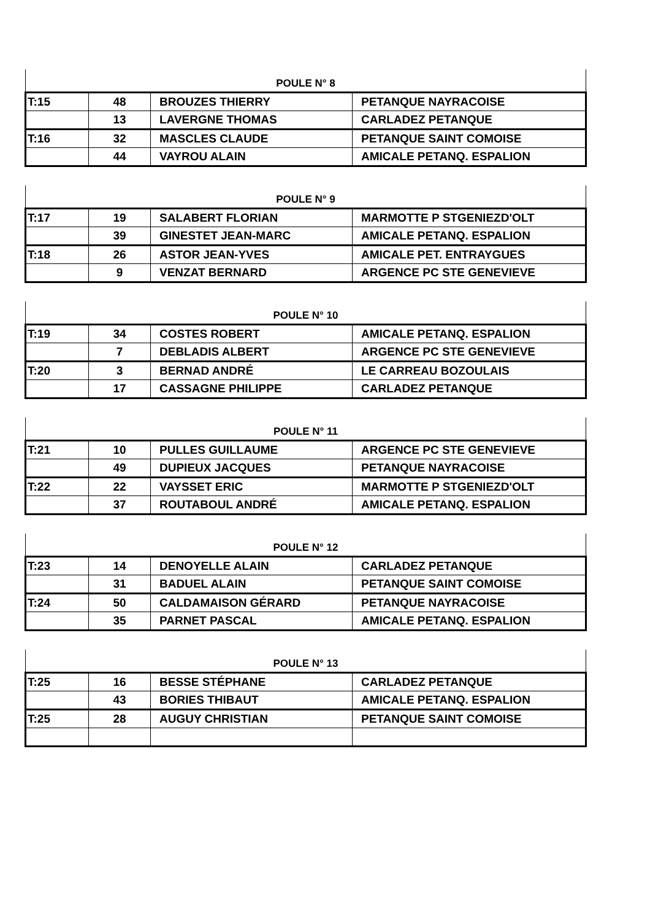| POULE N° 8 | | | |
| --- | --- | --- | --- |
| T:15 | 48 | BROUZES THIERRY | PETANQUE NAYRACOISE |
| | 13 | LAVERGNE THOMAS | CARLADEZ PETANQUE |
| T:16 | 32 | MASCLES CLAUDE | PETANQUE SAINT COMOISE |
| | 44 | VAYROU ALAIN | AMICALE PETANQ. ESPALION |
| POULE N° 9 | | | |
| --- | --- | --- | --- |
| T:17 | 19 | SALABERT FLORIAN | MARMOTTE P STGENIEZD'OLT |
| | 39 | GINESTET JEAN-MARC | AMICALE PETANQ. ESPALION |
| T:18 | 26 | ASTOR JEAN-YVES | AMICALE PET. ENTRAYGUES |
| | 9 | VENZAT BERNARD | ARGENCE PC STE GENEVIEVE |
| POULE N° 10 | | | |
| --- | --- | --- | --- |
| T:19 | 34 | COSTES ROBERT | AMICALE PETANQ. ESPALION |
| | 7 | DEBLADIS ALBERT | ARGENCE PC STE GENEVIEVE |
| T:20 | 3 | BERNAD ANDRÉ | LE CARREAU BOZOULAIS |
| | 17 | CASSAGNE PHILIPPE | CARLADEZ PETANQUE |
| POULE N° 11 | | | |
| --- | --- | --- | --- |
| T:21 | 10 | PULLES GUILLAUME | ARGENCE PC STE GENEVIEVE |
| | 49 | DUPIEUX JACQUES | PETANQUE NAYRACOISE |
| T:22 | 22 | VAYSSET ERIC | MARMOTTE P STGENIEZD'OLT |
| | 37 | ROUTABOUL ANDRÉ | AMICALE PETANQ. ESPALION |
| POULE N° 12 | | | |
| --- | --- | --- | --- |
| T:23 | 14 | DENOYELLE ALAIN | CARLADEZ PETANQUE |
| | 31 | BADUEL ALAIN | PETANQUE SAINT COMOISE |
| T:24 | 50 | CALDAMAISON GÉRARD | PETANQUE NAYRACOISE |
| | 35 | PARNET PASCAL | AMICALE PETANQ. ESPALION |
| POULE N° 13 | | | |
| --- | --- | --- | --- |
| T:25 | 16 | BESSE STÉPHANE | CARLADEZ PETANQUE |
| | 43 | BORIES THIBAUT | AMICALE PETANQ. ESPALION |
| T:25 | 28 | AUGUY CHRISTIAN | PETANQUE SAINT COMOISE |